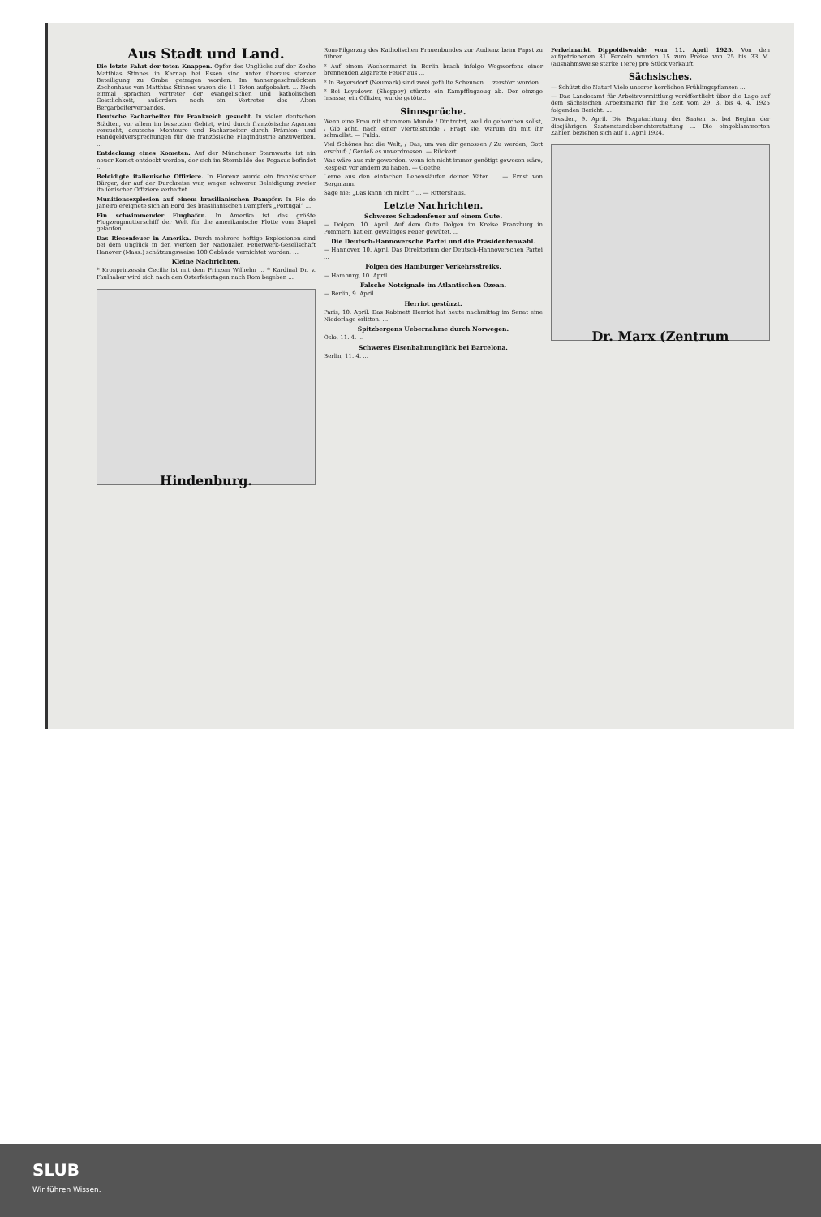Aus Stadt und Land.
Die letzte Fahrt der toten Knappen. Opfer des Unglücks auf der Zeche Matthias Stinnes in Karnap bei Essen sind unter überaus starker Beteiligung zu Grabe getragen worden. Im tannengeschmückten Zechenhaus von Matthias Stinnes waren die 11 Toten aufgebahrt. ... Noch einmal sprachen Vertreter der evangelischen und katholischen Geistlichkeit, außerdem noch ein Vertreter des Alten Bergarbeiterverbandes.
Deutsche Facharbeiter für Frankreich gesucht. In vielen deutschen Städten, vor allem im besetzten Gebiet, wird durch französische Agenten versucht, deutsche Monteure und Facharbeiter durch Prämien- und Handgeldversprechungen für die französische Flugindustrie anzuwerben. ...
Entdeckung eines Kometen. Auf der Münchener Sternwarte ist ein neuer Komet entdeckt worden, der sich im Sternbilde des Pegasus befindet ...
Beleidigte italienische Offiziere. In Florenz wurde ein französischer Bürger, der auf der Durchreise war, wegen schwerer Beleidigung zweier italienischer Offiziere verhaftet. ...
Munitionsexplosion auf einem brasilianischen Dampfer. In Rio de Janeiro ereignete sich an Bord des brasilianischen Dampfers „Portugal“ ...
Ein schwimmender Flughafen. In Amerika ist das größte Flugzeugmutterschiff der Welt für die amerikanische Flotte vom Stapel gelaufen. ...
Das Riesenfeuer in Amerika. Durch mehrere heftige Explosionen sind bei dem Unglück in den Werken der Nationalen Feuerwerk-Gesellschaft Hanover (Mass.) schätzungsweise 100 Gebäude vernichtet worden. ...
Kleine Nachrichten.
* Kronprinzessin Cecilie ist mit dem Prinzen Wilhelm ... * Kardinal Dr. v. Faulhaber wird sich nach den Osterfeiertagen nach Rom begeben ...
Hindenburg.
Rom-Pilgerzug des Katholischen Frauenbundes zur Audienz beim Papst zu führen.
* Auf einem Wochenmarkt in Berlin brach infolge Wegwerfens einer brennenden Zigarette Feuer aus ...
* In Beyersdorf (Neumark) sind zwei gefüllte Scheunen ... zerstört worden.
* Bei Leysdown (Sheppey) stürzte ein Kampfflugzeug ab. Der einzige Insasse, ein Offizier, wurde getötet.
Sinnsprüche.
Wenn eine Frau mit stummem Munde / Dir trotzt, weil du gehorchen sollst, / Gib acht, nach einer Viertelstunde / Fragt sie, warum du mit ihr schmollst. — Fulda.
Viel Schönes hat die Welt, / Das, um von dir genossen / Zu werden, Gott erschuf; / Genieß es unverdrossen. — Rückert.
Was wäre aus mir geworden, wenn ich nicht immer genötigt gewesen wäre, Respekt vor andern zu haben. — Goethe.
Lerne aus den einfachen Lebensläufen deiner Väter ... — Ernst von Bergmann.
Sage nie: „Das kann ich nicht!“ ... — Rittershaus.
Letzte Nachrichten.
Schweres Schadenfeuer auf einem Gute.
— Dolgen, 10. April. Auf dem Gute Dolgen im Kreise Franzburg in Pommern hat ein gewaltiges Feuer gewütet. ...
Die Deutsch-Hannoversche Partei und die Präsidentenwahl.
— Hannover, 10. April. Das Direktorium der Deutsch-Hannoverschen Partei ...
Folgen des Hamburger Verkehrsstreiks.
— Hamburg, 10. April. ...
Falsche Notsignale im Atlantischen Ozean.
— Berlin, 9. April. ...
Herriot gestürzt.
Paris, 10. April. Das Kabinett Herriot hat heute nachmittag im Senat eine Niederlage erlitten. ...
Spitzbergens Uebernahme durch Norwegen.
Oslo, 11. 4. ...
Schweres Eisenbahnunglück bei Barcelona.
Berlin, 11. 4. ...
Ferkelmarkt Dippoldiswalde vom 11. April 1925. Von den aufgetriebenen 31 Ferkeln wurden 15 zum Preise von 25 bis 33 M. (ausnahmsweise starke Tiere) pro Stück verkauft.
Sächsisches.
— Schützt die Natur! Viele unserer herrlichen Frühlingspflanzen ...
— Das Landesamt für Arbeitsvermittlung veröffentlicht über die Lage auf dem sächsischen Arbeitsmarkt für die Zeit vom 29. 3. bis 4. 4. 1925 folgenden Bericht: ...
Dresden, 9. April. Die Begutachtung der Saaten ist bei Beginn der diesjährigen Saatenstandsberichterstattung ... Die eingeklammerten Zahlen beziehen sich auf 1. April 1924.
Dr. Marx (Zentrum
SLUB
Wir führen Wissen.